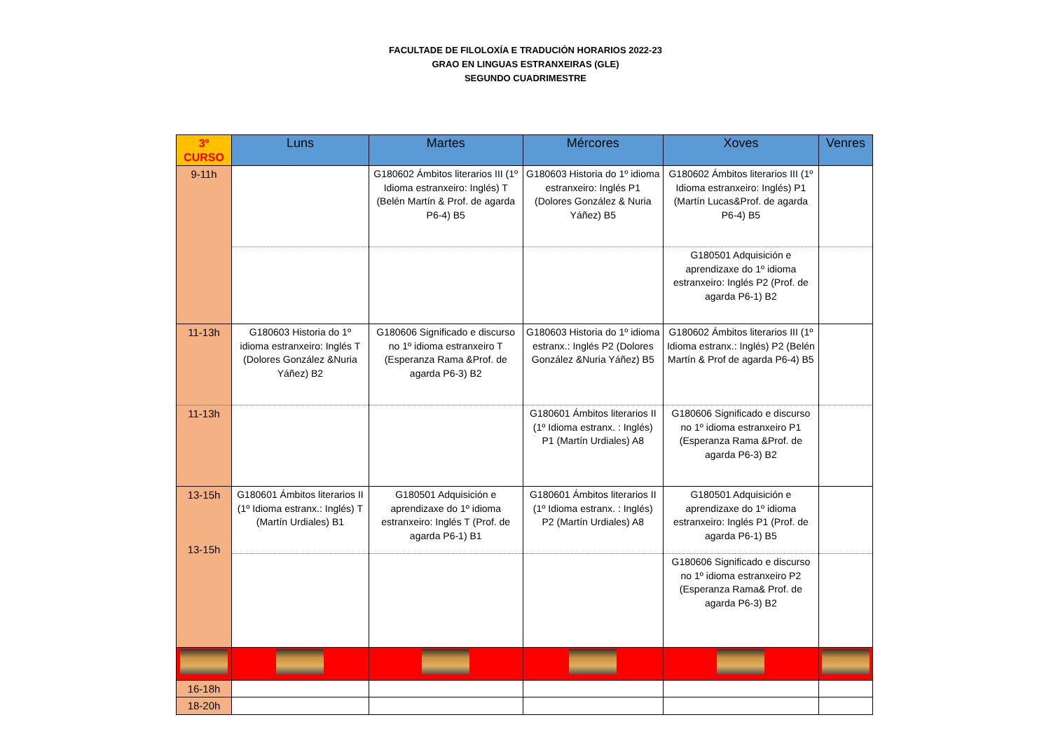FACULTADE DE FILOLOXÍA E TRADUCIÓN HORARIOS 2022-23
GRAO EN LINGUAS ESTRANXEIRAS (GLE)
SEGUNDO CUADRIMESTRE
| 3º CURSO | Luns | Martes | Mércores | Xoves | Venres |
| --- | --- | --- | --- | --- | --- |
| 9-11h | | G180602 Ámbitos literarios III (1º Idioma estranxeiro: Inglés) T (Belén Martín & Prof. de agarda P6-4) B5 | G180603 Historia do 1º idioma estranxeiro: Inglés P1 (Dolores González & Nuria Yáñez) B5 | G180602 Ámbitos literarios III (1º Idioma estranxeiro: Inglés) P1 (Martín Lucas&Prof. de agarda P6-4) B5 | |
| | | | | G180501 Adquisición e aprendizaxe do 1º idioma estranxeiro: Inglés P2 (Prof. de agarda P6-1) B2 | |
| 11-13h | G180603 Historia do 1º idioma estranxeiro: Inglés T (Dolores González &Nuria Yáñez) B2 | G180606 Significado e discurso no 1º idioma estranxeiro T (Esperanza Rama &Prof. de agarda P6-3) B2 | G180603 Historia do 1º idioma estranx.: Inglés P2 (Dolores González &Nuria Yáñez) B5 | G180602 Ámbitos literarios III (1º Idioma estranx.: Inglés) P2 (Belén Martín & Prof de agarda P6-4) B5 | |
| 11-13h | | | G180601 Ámbitos literarios II (1º Idioma estranx. : Inglés) P1 (Martín Urdiales) A8 | G180606 Significado e discurso no 1º idioma estranxeiro P1 (Esperanza Rama &Prof. de agarda P6-3) B2 | |
| 13-15h 13-15h | G180601 Ámbitos literarios II (1º Idioma estranx.: Inglés) T (Martín Urdiales) B1 | G180501 Adquisición e aprendizaxe do 1º idioma estranxeiro: Inglés T (Prof. de agarda P6-1) B1 | G180601 Ámbitos literarios II (1º Idioma estranx. : Inglés) P2 (Martín Urdiales) A8 | G180501 Adquisición e aprendizaxe do 1º idioma estranxeiro: Inglés P1 (Prof. de agarda P6-1) B5 | |
| | | | | G180606 Significado e discurso no 1º idioma estranxeiro P2 (Esperanza Rama& Prof. de agarda P6-3) B2 | |
| 16-18h | | | | | |
| 18-20h | | | | | |